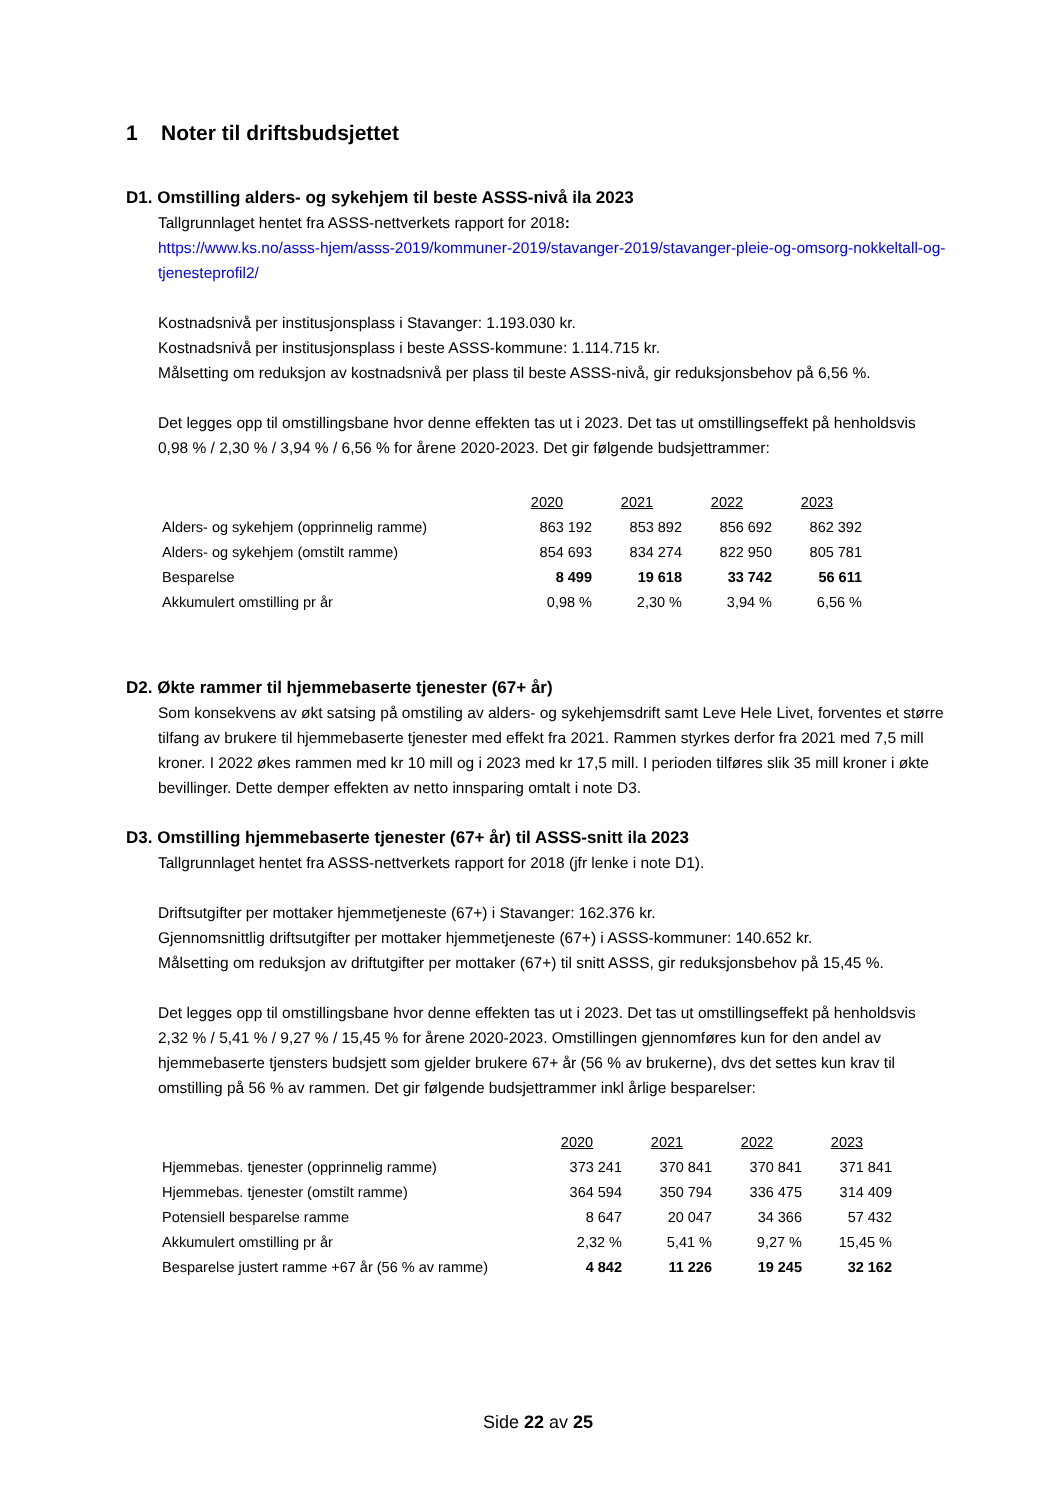1 Noter til driftsbudsjettet
D1. Omstilling alders- og sykehjem til beste ASSS-nivå ila 2023
Tallgrunnlaget hentet fra ASSS-nettverkets rapport for 2018:
https://www.ks.no/asss-hjem/asss-2019/kommuner-2019/stavanger-2019/stavanger-pleie-og-omsorg-nokkeltall-og-tjenesteprofil2/
Kostnadsnivå per institusjonsplass i Stavanger: 1.193.030 kr.
Kostnadsnivå per institusjonsplass i beste ASSS-kommune: 1.114.715 kr.
Målsetting om reduksjon av kostnadsnivå per plass til beste ASSS-nivå, gir reduksjonsbehov på 6,56 %.
Det legges opp til omstillingsbane hvor denne effekten tas ut i 2023. Det tas ut omstillingseffekt på henholdsvis 0,98 % / 2,30 % / 3,94 % / 6,56 % for årene 2020-2023. Det gir følgende budsjettrammer:
| | 2020 | 2021 | 2022 | 2023 |
| Alders- og sykehjem (opprinnelig ramme) | 863 192 | 853 892 | 856 692 | 862 392 |
| Alders- og sykehjem (omstilt ramme) | 854 693 | 834 274 | 822 950 | 805 781 |
| Besparelse | 8 499 | 19 618 | 33 742 | 56 611 |
| Akkumulert omstilling pr år | 0,98 % | 2,30 % | 3,94 % | 6,56 % |
D2. Økte rammer til hjemmebaserte tjenester (67+ år)
Som konsekvens av økt satsing på omstiling av alders- og sykehjemsdrift samt Leve Hele Livet, forventes et større tilfang av brukere til hjemmebaserte tjenester med effekt fra 2021. Rammen styrkes derfor fra 2021 med 7,5 mill kroner. I 2022 økes rammen med kr 10 mill og i 2023 med kr 17,5 mill. I perioden tilføres slik 35 mill kroner i økte bevillinger. Dette demper effekten av netto innsparing omtalt i note D3.
D3. Omstilling hjemmebaserte tjenester (67+ år) til ASSS-snitt ila 2023
Tallgrunnlaget hentet fra ASSS-nettverkets rapport for 2018 (jfr lenke i note D1).
Driftsutgifter per mottaker hjemmetjeneste (67+) i Stavanger: 162.376 kr.
Gjennomsnittlig driftsutgifter per mottaker hjemmetjeneste (67+) i ASSS-kommuner: 140.652 kr.
Målsetting om reduksjon av driftutgifter per mottaker (67+) til snitt ASSS, gir reduksjonsbehov på 15,45 %.
Det legges opp til omstillingsbane hvor denne effekten tas ut i 2023. Det tas ut omstillingseffekt på henholdsvis 2,32 % / 5,41 % / 9,27 % / 15,45 % for årene 2020-2023. Omstillingen gjennomføres kun for den andel av hjemmebaserte tjensters budsjett som gjelder brukere 67+ år (56 % av brukerne), dvs det settes kun krav til omstilling på 56 % av rammen. Det gir følgende budsjettrammer inkl årlige besparelser:
| | 2020 | 2021 | 2022 | 2023 |
| Hjemmebas. tjenester (opprinnelig ramme) | 373 241 | 370 841 | 370 841 | 371 841 |
| Hjemmebas. tjenester (omstilt ramme) | 364 594 | 350 794 | 336 475 | 314 409 |
| Potensiell besparelse ramme | 8 647 | 20 047 | 34 366 | 57 432 |
| Akkumulert omstilling pr år | 2,32 % | 5,41 % | 9,27 % | 15,45 % |
| Besparelse justert ramme +67 år (56 % av ramme) | 4 842 | 11 226 | 19 245 | 32 162 |
Side 22 av 25